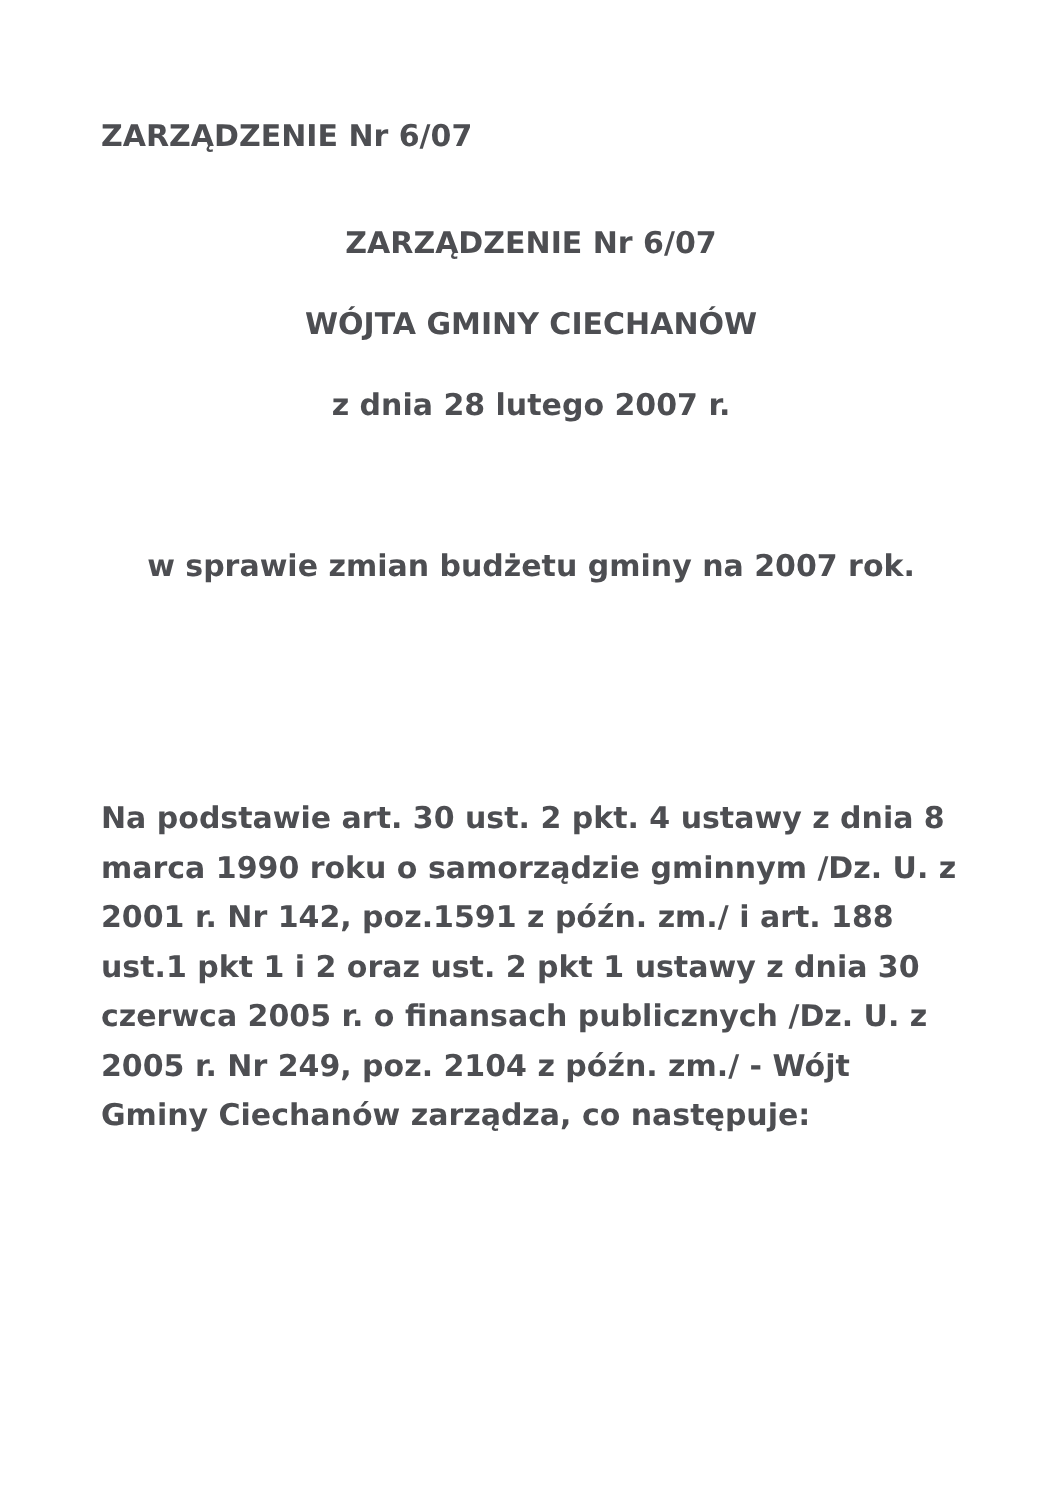ZARZĄDZENIE Nr 6/07
ZARZĄDZENIE Nr 6/07
WÓJTA GMINY CIECHANÓW
z dnia 28 lutego 2007 r.
w sprawie zmian budżetu gminy na 2007 rok.
Na podstawie art. 30 ust. 2 pkt. 4 ustawy z dnia 8 marca 1990 roku o samorządzie gminnym /Dz. U. z 2001 r. Nr 142, poz.1591 z późn. zm./ i art. 188 ust.1 pkt 1 i 2 oraz ust. 2 pkt 1 ustawy z dnia 30 czerwca 2005 r. o finansach publicznych /Dz. U. z 2005 r. Nr 249, poz. 2104 z późn. zm./ - Wójt Gminy Ciechanów zarządza, co następuje: